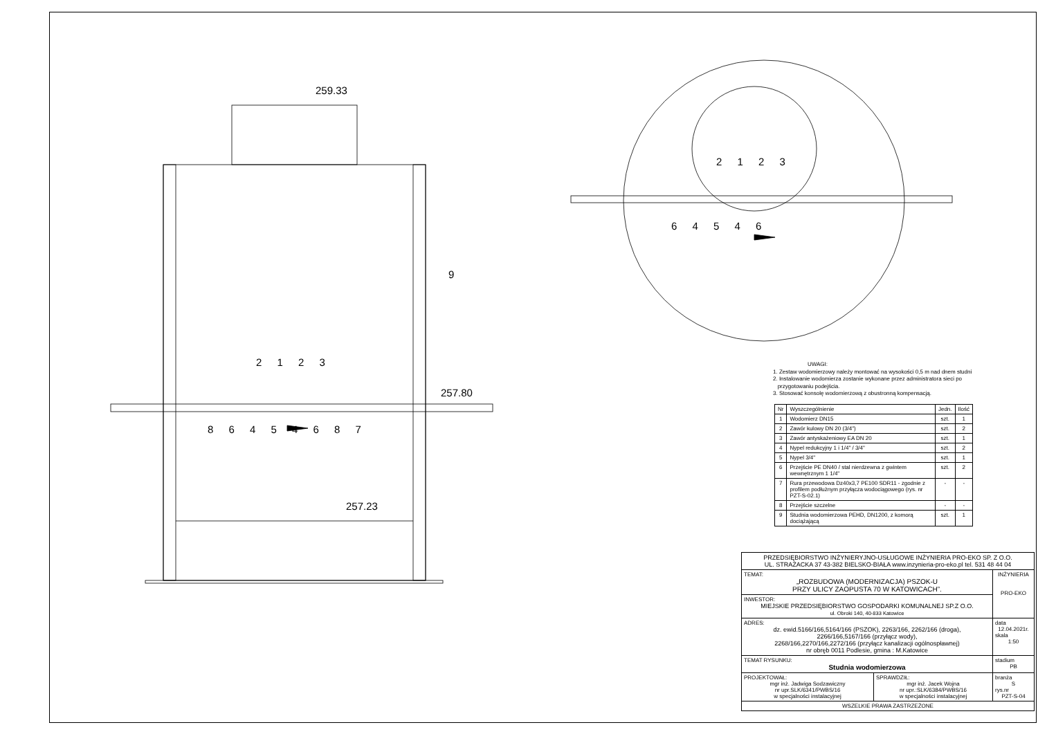259.33
257.80
257.23
9
8 6 4 5 4 6 8 7
2 1 2 3
2 1 2 3
6 4 5 4 6
UWAGI:
1. Zestaw wodomierzowy należy montować na wysokości 0,5 m nad dnem studni
2. Instalowanie wodomierza zostanie wykonane przez administratora sieci po
przygotowaniu podejścia.
3. Stosować konsolę wodomierzową z obustronną kompensacją.
| Nr | Wyszczególnienie | Jedn. | Ilość |
| --- | --- | --- | --- |
| 1 | Wodomierz DN15 | szt. | 1 |
| 2 | Zawór kulowy DN 20 (3/4") | szt. | 2 |
| 3 | Zawór antyskażeniowy EA DN 20 | szt. | 1 |
| 4 | Nypel redukcyjny 1 i 1/4" / 3/4" | szt. | 2 |
| 5 | Nypel 3/4" | szt. | 1 |
| 6 | Przejście PE DN40 / stal nierdzewna z gwintem wewnętrznym 1 1/4" | szt. | 2 |
| 7 | Rura przewodowa Dz40x3,7 PE100 SDR11 - zgodnie z profilem podłużnym przyłącza wodociągowego (rys. nr PZT-S-02.1) | - | - |
| 8 | Przejście szczelne | - | - |
| 9 | Studnia wodomierzowa PEHD, DN1200, z komorą dociążającą | szt. | 1 |
| PRZEDSIĘBIORSTWO INŻYNIERYJNO-USŁUGOWE INŻYNIERIA PRO-EKO SP. Z O.O. UL. STRAŻACKA 37 43-382 BIELSKO-BIAŁA www.inzynieria-pro-eko.pl tel. 531 48 44 04 | | |
| TEMAT: „ROZBUDOWA (MODERNIZACJA) PSZOK-U PRZY ULICY ZAOPUSTA 70 W KATOWICACH”. | | INŻYNIERIA PRO-EKO |
| INWESTOR: MIEJSKIE PRZEDSIĘBIORSTWO GOSPODARKI KOMUNALNEJ SP.Z O.O. ul. Obroki 140, 40-833 Katowice | | |
| ADRES: dz. ewid.5166/166,5164/166 (PSZOK), 2263/166, 2262/166 (droga), 2266/166,5167/166 (przyłącz wody), 2268/166,2270/166,2272/166 (przyłącz kanalizacji ogólnospławnej) nr obręb 0011 Podlesie, gmina : M.Katowice | | data 12.04.2021r. skala 1:50 |
| TEMAT RYSUNKU: Studnia wodomierzowa | | stadium PB |
| PROJEKTOWAŁ: mgr inż. Jadwiga Sodzawiczny nr upr.SLK/6341/PWBS/16 w specjalności instalacyjnej | SPRAWDZIŁ: mgr inż. Jacek Wojna nr upr.:SLK/6384/PWBS/16 w specjalności instalacyjnej | branża S rys.nr PZT-S-04 |
| WSZELKIE PRAWA ZASTRZEŻONE | | |